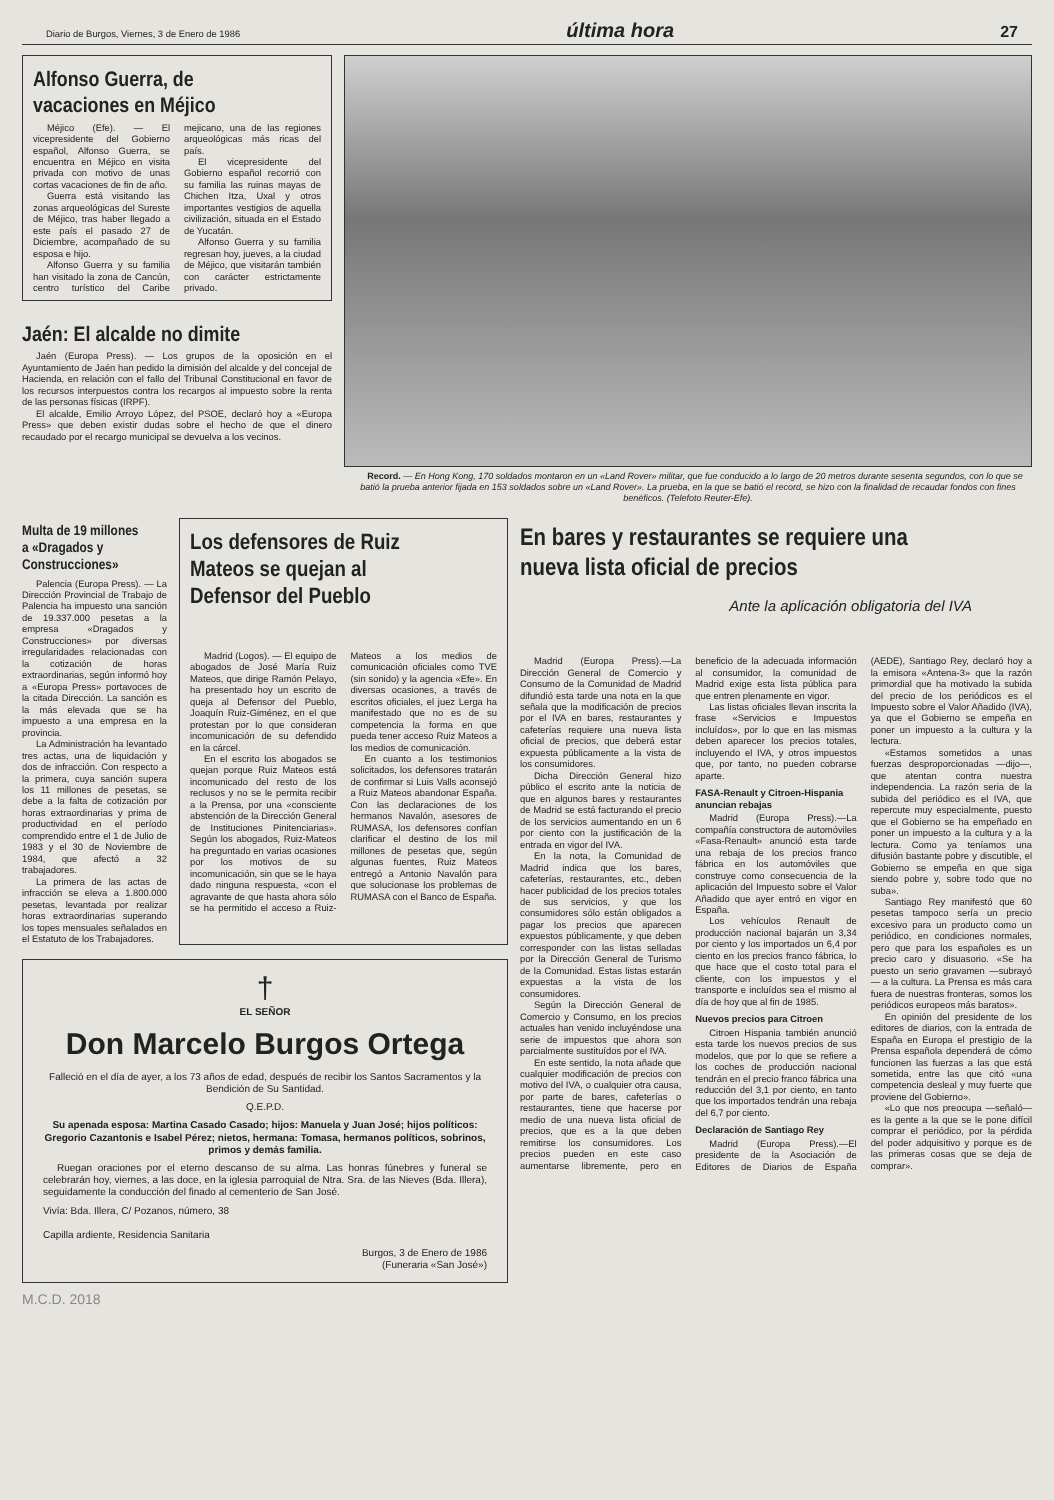Diario de Burgos, Viernes, 3 de Enero de 1986 última hora 27
Alfonso Guerra, de vacaciones en Méjico
Méjico (Efe). — El vicepresidente del Gobierno español, Alfonso Guerra, se encuentra en Méjico en visita privada con motivo de unas cortas vacaciones de fin de año.
Guerra está visitando las zonas arqueológicas del Sureste de Méjico, tras haber llegado a este país el pasado 27 de Diciembre, acompañado de su esposa e hijo.
Alfonso Guerra y su familia han visitado la zona de Cancún, centro turístico del Caribe mejicano, una de las regiones arqueológicas más ricas del país.
El vicepresidente del Gobierno español recorrió con su familia las ruinas mayas de Chichen Itza, Uxal y otros importantes vestigios de aquella civilización, situada en el Estado de Yucatán.
Alfonso Guerra y su familia regresan hoy, jueves, a la ciudad de Méjico, que visitarán también con carácter estrictamente privado.
Jaén: El alcalde no dimite
Jaén (Europa Press). — Los grupos de la oposición en el Ayuntamiento de Jaén han pedido la dimisión del alcalde y del concejal de Hacienda, en relación con el fallo del Tribunal Constitucional en favor de los recursos interpuestos contra los recargos al impuesto sobre la renta de las personas físicas (IRPF).
El alcalde, Emilio Arroyo López, del PSOE, declaró hoy a «Europa Press» que deben existir dudas sobre el hecho de que el dinero recaudado por el recargo municipal se devuelva a los vecinos.
Record. — En Hong Kong, 170 soldados montaron en un «Land Rover» militar, que fue conducido a lo largo de 20 metros durante sesenta segundos, con lo que se batió la prueba anterior fijada en 153 soldados sobre un «Land Rover». La prueba, en la que se batió el record, se hizo con la finalidad de recaudar fondos con fines benéficos. (Telefoto Reuter-Efe).
Multa de 19 millones a «Dragados y Construcciones»
Palencia (Europa Press). — La Dirección Provincial de Trabajo de Palencia ha impuesto una sanción de 19.337.000 pesetas a la empresa «Dragados y Construcciones» por diversas irregularidades relacionadas con la cotización de horas extraordinarias, según informó hoy a «Europa Press» portavoces de la citada Dirección. La sanción es la más elevada que se ha impuesto a una empresa en la provincia.
La Administración ha levantado tres actas, una de liquidación y dos de infracción. Con respecto a la primera, cuya sanción supera los 11 millones de pesetas, se debe a la falta de cotización por horas extraordinarias y prima de productividad en el período comprendido entre el 1 de Julio de 1983 y el 30 de Noviembre de 1984, que afectó a 32 trabajadores.
La primera de las actas de infracción se eleva a 1.800.000 pesetas, levantada por realizar horas extraordinarias superando los topes mensuales señalados en el Estatuto de los Trabajadores.
Los defensores de Ruiz Mateos se quejan al Defensor del Pueblo
Madrid (Logos). — El equipo de abogados de José María Ruiz Mateos, que dirige Ramón Pelayo, ha presentado hoy un escrito de queja al Defensor del Pueblo, Joaquín Ruiz-Giménez, en el que protestan por lo que consideran incomunicación de su defendido en la cárcel.
En el escrito los abogados se quejan porque Ruiz Mateos está incomunicado del resto de los reclusos y no se le permita recibir a la Prensa, por una «consciente abstención de la Dirección General de Instituciones Pinitenciarias». Según los abogados, Ruiz-Mateos ha preguntado en varias ocasiones por los motivos de su incomunicación, sin que se le haya dado ninguna respuesta, «con el agravante de que hasta ahora sólo se ha permitido el acceso a Ruiz-Mateos a los medios de comunicación oficiales como TVE (sin sonido) y la agencia «Efe». En diversas ocasiones, a través de escritos oficiales, el juez Lerga ha manifestado que no es de su competencia la forma en que pueda tener acceso Ruiz Mateos a los medios de comunicación.
En cuanto a los testimonios solicitados, los defensores tratarán de confirmar si Luis Valls aconsejó a Ruiz Mateos abandonar España. Con las declaraciones de los hermanos Navalón, asesores de RUMASA, los defensores confían clarificar el destino de los mil millones de pesetas que, según algunas fuentes, Ruiz Mateos entregó a Antonio Navalón para que solucionase los problemas de RUMASA con el Banco de España.
†
EL SEÑOR
Don Marcelo Burgos Ortega
Falleció en el día de ayer, a los 73 años de edad, después de recibir los Santos Sacramentos y la Bendición de Su Santidad.
Q.E.P.D.
Su apenada esposa: Martina Casado Casado; hijos: Manuela y Juan José; hijos políticos: Gregorio Cazantonis e Isabel Pérez; nietos, hermana: Tomasa, hermanos políticos, sobrinos, primos y demás familia.
Ruegan oraciones por el eterno descanso de su alma. Las honras fúnebres y funeral se celebrarán hoy, viernes, a las doce, en la iglesia parroquial de Ntra. Sra. de las Nieves (Bda. Illera), seguidamente la conducción del finado al cementerio de San José.
Vivía: Bda. Illera, C/ Pozanos, número, 38
Capilla ardiente, Residencia Sanitaria
Burgos, 3 de Enero de 1986
(Funeraria «San José»)
M.C.D. 2018
En bares y restaurantes se requiere una nueva lista oficial de precios
Ante la aplicación obligatoria del IVA
Madrid (Europa Press).—La Dirección General de Comercio y Consumo de la Comunidad de Madrid difundió esta tarde una nota en la que señala que la modificación de precios por el IVA en bares, restaurantes y cafeterías requiere una nueva lista oficial de precios, que deberá estar expuesta públicamente a la vista de los consumidores.
Dicha Dirección General hizo público el escrito ante la noticia de que en algunos bares y restaurantes de Madrid se está facturando el precio de los servicios aumentando en un 6 por ciento con la justificación de la entrada en vigor del IVA.
En la nota, la Comunidad de Madrid indica que los bares, cafeterías, restaurantes, etc., deben hacer publicidad de los precios totales de sus servicios, y que los consumidores sólo están obligados a pagar los precios que aparecen expuestos públicamente, y que deben corresponder con las listas selladas por la Dirección General de Turismo de la Comunidad. Estas listas estarán expuestas a la vista de los consumidores.
Según la Dirección General de Comercio y Consumo, en los precios actuales han venido incluyéndose una serie de impuestos que ahora son parcialmente sustituídos por el IVA.
En este sentido, la nota añade que cualquier modificación de precios con motivo del IVA, o cualquier otra causa, por parte de bares, cafeterías o restaurantes, tiene que hacerse por medio de una nueva lista oficial de precios, que es a la que deben remitirse los consumidores. Los precios pueden en este caso aumentarse libremente, pero en beneficio de la adecuada información al consumidor, la comunidad de Madrid exige esta lista pública para que entren plenamente en vigor.
Las listas oficiales llevan inscrita la frase «Servicios e Impuestos incluídos», por lo que en las mismas deben aparecer los precios totales, incluyendo el IVA, y otros impuestos que, por tanto, no pueden cobrarse aparte.
FASA-Renault y Citroen-Hispania anuncian rebajas
Madrid (Europa Press).—La compañía constructora de automóviles «Fasa-Renault» anunció esta tarde una rebaja de los precios franco fábrica en los automóviles que construye como consecuencia de la aplicación del Impuesto sobre el Valor Añadido que ayer entró en vigor en España.
Los vehículos Renault de producción nacional bajarán un 3,34 por ciento y los importados un 6,4 por ciento en los precios franco fábrica, lo que hace que el costo total para el cliente, con los impuestos y el transporte e incluídos sea el mismo al día de hoy que al fin de 1985.
Nuevos precios para Citroen
Citroen Hispania también anunció esta tarde los nuevos precios de sus modelos, que por lo que se refiere a los coches de producción nacional tendrán en el precio franco fábrica una reducción del 3,1 por ciento, en tanto que los importados tendrán una rebaja del 6,7 por ciento.
Declaración de Santiago Rey
Madrid (Europa Press).—El presidente de la Asociación de Editores de Diarios de España (AEDE), Santiago Rey, declaró hoy a la emisora «Antena-3» que la razón primordial que ha motivado la subida del precio de los periódicos es el Impuesto sobre el Valor Añadido (IVA), ya que el Gobierno se empeña en poner un impuesto a la cultura y la lectura.
«Estamos sometidos a unas fuerzas desproporcionadas —dijo—, que atentan contra nuestra independencia. La razón seria de la subida del periódico es el IVA, que repercute muy especialmente, puesto que el Gobierno se ha empeñado en poner un impuesto a la cultura y a la lectura. Como ya teníamos una difusión bastante pobre y discutible, el Gobierno se empeña en que siga siendo pobre y, sobre todo que no suba».
Santiago Rey manifestó que 60 pesetas tampoco sería un precio excesivo para un producto como un periódico, en condiciones normales, pero que para los españoles es un precio caro y disuasorio. «Se ha puesto un serio gravamen —subrayó— a la cultura. La Prensa es más cara fuera de nuestras fronteras, somos los periódicos europeos más baratos».
En opinión del presidente de los editores de diarios, con la entrada de España en Europa el prestigio de la Prensa española dependerá de cómo funcionen las fuerzas a las que está sometida, entre las que citó «una competencia desleal y muy fuerte que proviene del Gobierno».
«Lo que nos preocupa —señaló— es la gente a la que se le pone difícil comprar el periódico, por la pérdida del poder adquisitivo y porque es de las primeras cosas que se deja de comprar».